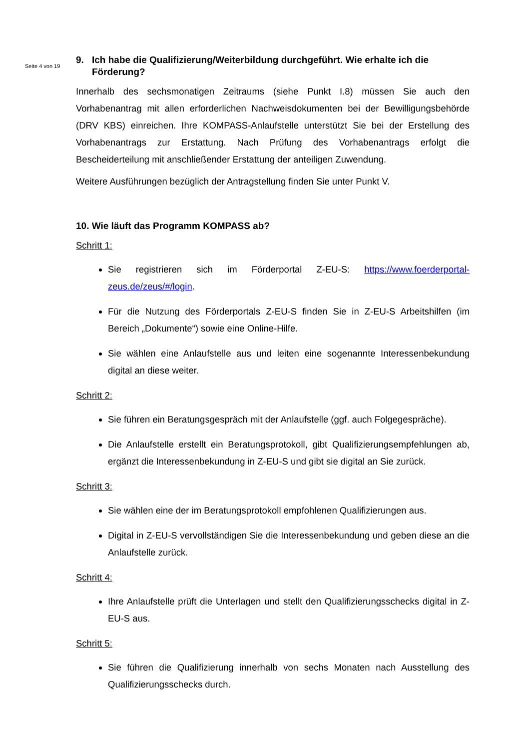Seite 4 von 19
9. Ich habe die Qualifizierung/Weiterbildung durchgeführt. Wie erhalte ich die Förderung?
Innerhalb des sechsmonatigen Zeitraums (siehe Punkt I.8) müssen Sie auch den Vorhabenantrag mit allen erforderlichen Nachweisdokumenten bei der Bewilligungsbehörde (DRV KBS) einreichen. Ihre KOMPASS-Anlaufstelle unterstützt Sie bei der Erstellung des Vorhabenantrags zur Erstattung. Nach Prüfung des Vorhabenantrags erfolgt die Bescheiderteilung mit anschließender Erstattung der anteiligen Zuwendung.
Weitere Ausführungen bezüglich der Antragstellung finden Sie unter Punkt V.
10. Wie läuft das Programm KOMPASS ab?
Schritt 1:
Sie registrieren sich im Förderportal Z-EU-S: https://www.foerderportal-zeus.de/zeus/#/login.
Für die Nutzung des Förderportals Z-EU-S finden Sie in Z-EU-S Arbeitshilfen (im Bereich „Dokumente“) sowie eine Online-Hilfe.
Sie wählen eine Anlaufstelle aus und leiten eine sogenannte Interessenbekundung digital an diese weiter.
Schritt 2:
Sie führen ein Beratungsgespräch mit der Anlaufstelle (ggf. auch Folgegespräche).
Die Anlaufstelle erstellt ein Beratungsprotokoll, gibt Qualifizierungsempfehlungen ab, ergänzt die Interessenbekundung in Z-EU-S und gibt sie digital an Sie zurück.
Schritt 3:
Sie wählen eine der im Beratungsprotokoll empfohlenen Qualifizierungen aus.
Digital in Z-EU-S vervollständigen Sie die Interessenbekundung und geben diese an die Anlaufstelle zurück.
Schritt 4:
Ihre Anlaufstelle prüft die Unterlagen und stellt den Qualifizierungsschecks digital in Z-EU-S aus.
Schritt 5:
Sie führen die Qualifizierung innerhalb von sechs Monaten nach Ausstellung des Qualifizierungsschecks durch.